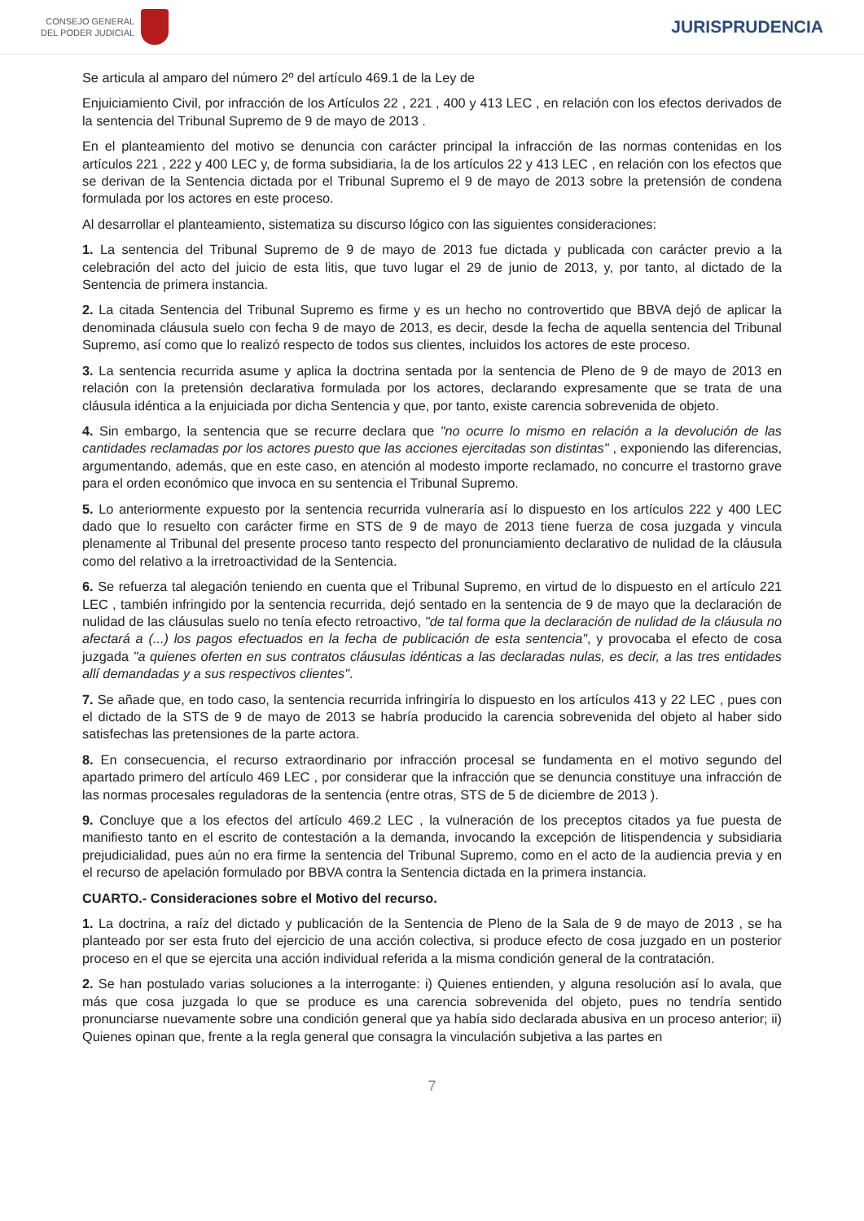CONSEJO GENERAL
DEL PODER JUDICIAL
JURISPRUDENCIA
Se articula al amparo del número 2º del artículo 469.1 de la Ley de
Enjuiciamiento Civil, por infracción de los Artículos 22 , 221 , 400 y 413 LEC , en relación con los efectos derivados de la sentencia del Tribunal Supremo de 9 de mayo de 2013 .
En el planteamiento del motivo se denuncia con carácter principal la infracción de las normas contenidas en los artículos 221 , 222 y 400 LEC y, de forma subsidiaria, la de los artículos 22 y 413 LEC , en relación con los efectos que se derivan de la Sentencia dictada por el Tribunal Supremo el 9 de mayo de 2013 sobre la pretensión de condena formulada por los actores en este proceso.
Al desarrollar el planteamiento, sistematiza su discurso lógico con las siguientes consideraciones:
1. La sentencia del Tribunal Supremo de 9 de mayo de 2013 fue dictada y publicada con carácter previo a la celebración del acto del juicio de esta litis, que tuvo lugar el 29 de junio de 2013, y, por tanto, al dictado de la Sentencia de primera instancia.
2. La citada Sentencia del Tribunal Supremo es firme y es un hecho no controvertido que BBVA dejó de aplicar la denominada cláusula suelo con fecha 9 de mayo de 2013, es decir, desde la fecha de aquella sentencia del Tribunal Supremo, así como que lo realizó respecto de todos sus clientes, incluidos los actores de este proceso.
3. La sentencia recurrida asume y aplica la doctrina sentada por la sentencia de Pleno de 9 de mayo de 2013 en relación con la pretensión declarativa formulada por los actores, declarando expresamente que se trata de una cláusula idéntica a la enjuiciada por dicha Sentencia y que, por tanto, existe carencia sobrevenida de objeto.
4. Sin embargo, la sentencia que se recurre declara que "no ocurre lo mismo en relación a la devolución de las cantidades reclamadas por los actores puesto que las acciones ejercitadas son distintas" , exponiendo las diferencias, argumentando, además, que en este caso, en atención al modesto importe reclamado, no concurre el trastorno grave para el orden económico que invoca en su sentencia el Tribunal Supremo.
5. Lo anteriormente expuesto por la sentencia recurrida vulneraría así lo dispuesto en los artículos 222 y 400 LEC dado que lo resuelto con carácter firme en STS de 9 de mayo de 2013 tiene fuerza de cosa juzgada y vincula plenamente al Tribunal del presente proceso tanto respecto del pronunciamiento declarativo de nulidad de la cláusula como del relativo a la irretroactividad de la Sentencia.
6. Se refuerza tal alegación teniendo en cuenta que el Tribunal Supremo, en virtud de lo dispuesto en el artículo 221 LEC , también infringido por la sentencia recurrida, dejó sentado en la sentencia de 9 de mayo que la declaración de nulidad de las cláusulas suelo no tenía efecto retroactivo, "de tal forma que la declaración de nulidad de la cláusula no afectará a (...) los pagos efectuados en la fecha de publicación de esta sentencia", y provocaba el efecto de cosa juzgada "a quienes oferten en sus contratos cláusulas idénticas a las declaradas nulas, es decir, a las tres entidades allí demandadas y a sus respectivos clientes".
7. Se añade que, en todo caso, la sentencia recurrida infringiría lo dispuesto en los artículos 413 y 22 LEC , pues con el dictado de la STS de 9 de mayo de 2013 se habría producido la carencia sobrevenida del objeto al haber sido satisfechas las pretensiones de la parte actora.
8. En consecuencia, el recurso extraordinario por infracción procesal se fundamenta en el motivo segundo del apartado primero del artículo 469 LEC , por considerar que la infracción que se denuncia constituye una infracción de las normas procesales reguladoras de la sentencia (entre otras, STS de 5 de diciembre de 2013 ).
9. Concluye que a los efectos del artículo 469.2 LEC , la vulneración de los preceptos citados ya fue puesta de manifiesto tanto en el escrito de contestación a la demanda, invocando la excepción de litispendencia y subsidiaria prejudicialidad, pues aún no era firme la sentencia del Tribunal Supremo, como en el acto de la audiencia previa y en el recurso de apelación formulado por BBVA contra la Sentencia dictada en la primera instancia.
CUARTO.- Consideraciones sobre el Motivo del recurso.
1. La doctrina, a raíz del dictado y publicación de la Sentencia de Pleno de la Sala de 9 de mayo de 2013 , se ha planteado por ser esta fruto del ejercicio de una acción colectiva, si produce efecto de cosa juzgado en un posterior proceso en el que se ejercita una acción individual referida a la misma condición general de la contratación.
2. Se han postulado varias soluciones a la interrogante: i) Quienes entienden, y alguna resolución así lo avala, que más que cosa juzgada lo que se produce es una carencia sobrevenida del objeto, pues no tendría sentido pronunciarse nuevamente sobre una condición general que ya había sido declarada abusiva en un proceso anterior; ii) Quienes opinan que, frente a la regla general que consagra la vinculación subjetiva a las partes en
7